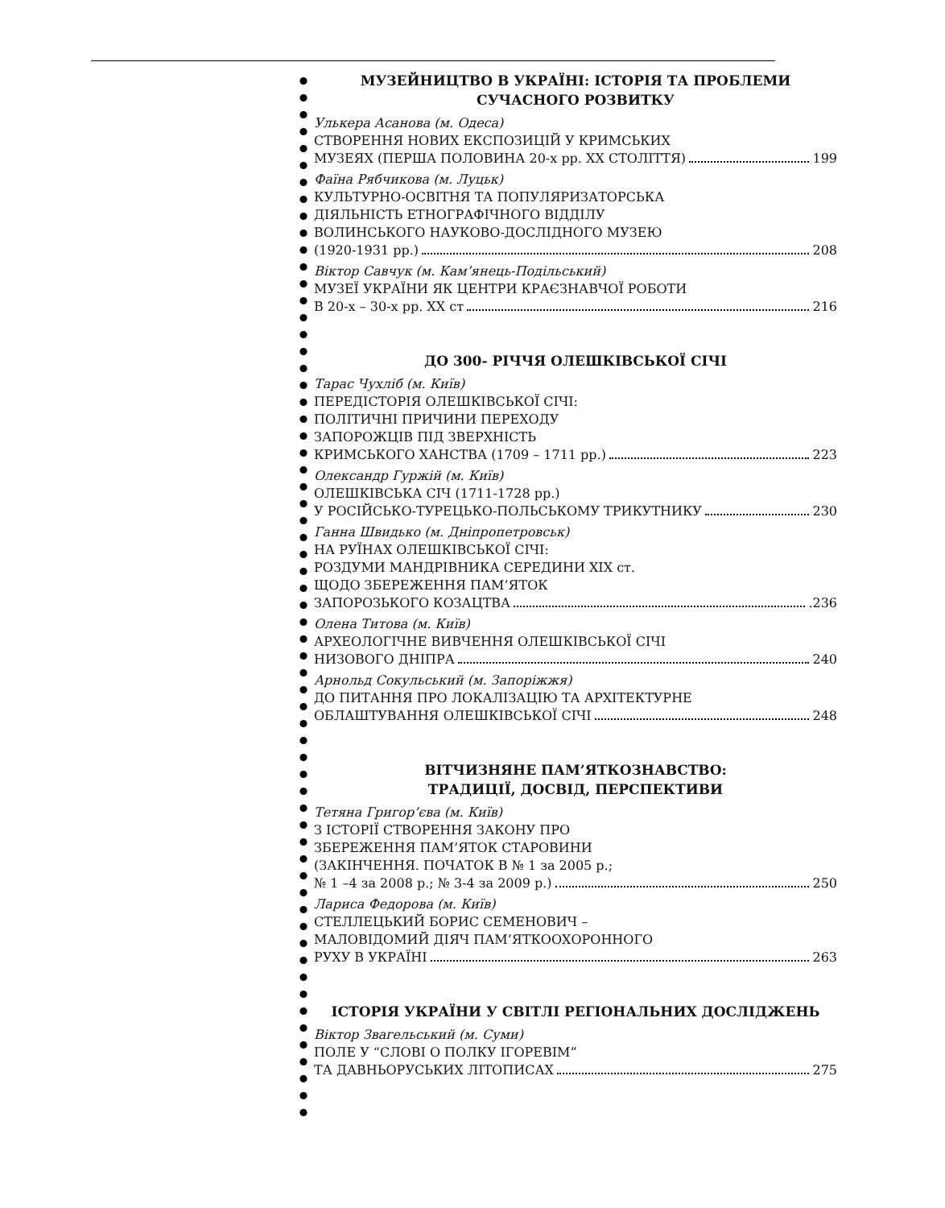МУЗЕЙНИЦТВО В УКРАЇНІ: ІСТОРІЯ ТА ПРОБЛЕМИ СУЧАСНОГО РОЗВИТКУ
Улькера Асанова (м. Одеса)
СТВОРЕННЯ НОВИХ ЕКСПОЗИЦІЙ У КРИМСЬКИХ
МУЗЕЯХ (ПЕРША ПОЛОВИНА 20-х рр. XX СТОЛІТТЯ) 199
Фаїна Рябчикова (м. Луцьк)
КУЛЬТУРНО-ОСВІТНЯ ТА ПОПУЛЯРИЗАТОРСЬКА
ДІЯЛЬНІСТЬ ЕТНОГРАФІЧНОГО ВІДДІЛУ
ВОЛИНСЬКОГО НАУКОВО-ДОСЛІДНОГО МУЗЕЮ
(1920-1931 рр.) 208
Віктор Савчук (м. Кам’янець-Подільський)
МУЗЕЇ УКРАЇНИ ЯК ЦЕНТРИ КРАЄЗНАВЧОЇ РОБОТИ
В 20-х – 30-х рр. XX ст 216
ДО 300- РІЧЧЯ ОЛЕШКІВСЬКОЇ СІЧІ
Тарас Чухліб (м. Київ)
ПЕРЕДІСТОРІЯ ОЛЕШКІВСЬКОЇ СІЧІ:
ПОЛІТИЧНІ ПРИЧИНИ ПЕРЕХОДУ
ЗАПОРОЖЦІВ ПІД ЗВЕРХНІСТЬ
КРИМСЬКОГО ХАНСТВА (1709 – 1711 рр.) 223
Олександр Гуржій (м. Київ)
ОЛЕШКІВСЬКА СІЧ (1711-1728 рр.)
У РОСІЙСЬКО-ТУРЕЦЬКО-ПОЛЬСЬКОМУ ТРИКУТНИКУ 230
Ганна Швидько (м. Дніпропетровськ)
НА РУЇНАХ ОЛЕШКІВСЬКОЇ СІЧІ:
РОЗДУМИ МАНДРІВНИКА СЕРЕДИНИ XIX ст.
ЩОДО ЗБЕРЕЖЕННЯ ПАМ’ЯТОК
ЗАПОРОЗЬКОГО КОЗАЦТВА .236
Олена Титова (м. Київ)
АРХЕОЛОГІЧНЕ ВИВЧЕННЯ ОЛЕШКІВСЬКОЇ СІЧІ
НИЗОВОГО ДНІПРА 240
Арнольд Сокульський (м. Запоріжжя)
ДО ПИТАННЯ ПРО ЛОКАЛІЗАЦІЮ ТА АРХІТЕКТУРНЕ
ОБЛАШТУВАННЯ ОЛЕШКІВСЬКОЇ СІЧІ 248
ВІТЧИЗНЯНЕ ПАМ’ЯТКОЗНАВСТВО:
ТРАДИЦІЇ, ДОСВІД, ПЕРСПЕКТИВИ
Тетяна Григор’єва (м. Київ)
З ІСТОРІЇ СТВОРЕННЯ ЗАКОНУ ПРО
ЗБЕРЕЖЕННЯ ПАМ’ЯТОК СТАРОВИНИ
(ЗАКІНЧЕННЯ. ПОЧАТОК В № 1 за 2005 р.;
№ 1 –4 за 2008 р.; № 3-4 за 2009 р.) 250
Лариса Федорова (м. Київ)
СТЕЛЛЕЦЬКИЙ БОРИС СЕМЕНОВИЧ –
МАЛОВІДОМИЙ ДІЯЧ ПАМ’ЯТКООХОРОННОГО
РУХУ В УКРАЇНІ 263
ІСТОРІЯ УКРАЇНИ У СВІТЛІ РЕГІОНАЛЬНИХ ДОСЛІДЖЕНЬ
Віктор Звагельський (м. Суми)
ПОЛЕ У “СЛОВІ О ПОЛКУ ІГОРЕВІМ”
ТА ДАВНЬОРУСЬКИХ ЛІТОПИСАХ 275